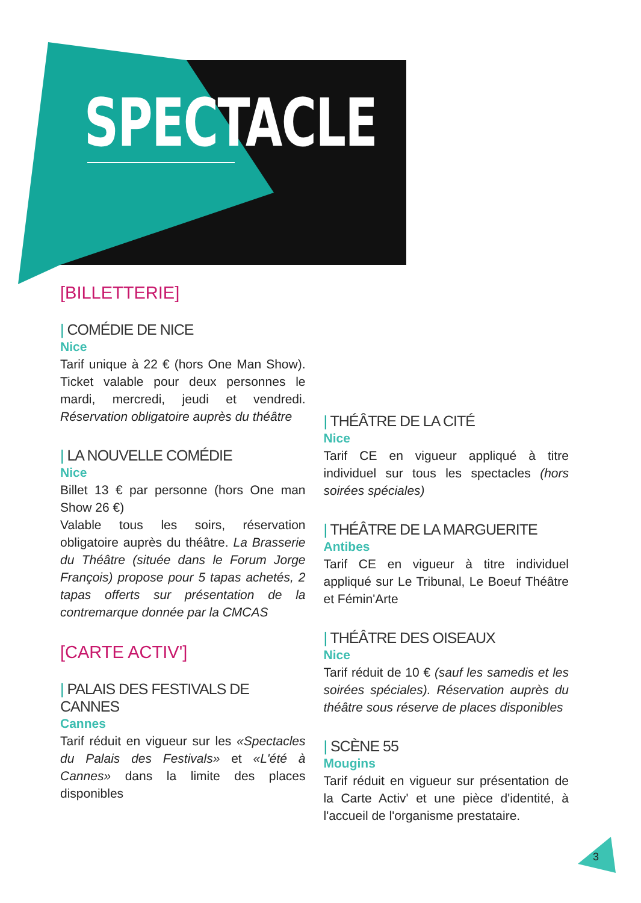SPECTACLE
[BILLETTERIE]
| COMÉDIE DE NICE
Nice
Tarif unique à 22 € (hors One Man Show). Ticket valable pour deux personnes le mardi, mercredi, jeudi et vendredi. Réservation obligatoire auprès du théâtre
| LA NOUVELLE COMÉDIE
Nice
Billet 13 € par personne (hors One man Show 26 €)
Valable tous les soirs, réservation obligatoire auprès du théâtre. La Brasserie du Théâtre (située dans le Forum Jorge François) propose pour 5 tapas achetés, 2 tapas offerts sur présentation de la contremarque donnée par la CMCAS
[CARTE ACTIV']
| PALAIS DES FESTIVALS DE CANNES
Cannes
Tarif réduit en vigueur sur les «Spectacles du Palais des Festivals» et «L'été à Cannes» dans la limite des places disponibles
| THÉÂTRE DE LA CITÉ
Nice
Tarif CE en vigueur appliqué à titre individuel sur tous les spectacles (hors soirées spéciales)
| THÉÂTRE DE LA MARGUERITE
Antibes
Tarif CE en vigueur à titre individuel appliqué sur Le Tribunal, Le Boeuf Théâtre et Fémin'Arte
| THÉÂTRE DES OISEAUX
Nice
Tarif réduit de 10 € (sauf les samedis et les soirées spéciales). Réservation auprès du théâtre sous réserve de places disponibles
| SCÈNE 55
Mougins
Tarif réduit en vigueur sur présentation de la Carte Activ' et une pièce d'identité, à l'accueil de l'organisme prestataire.
3